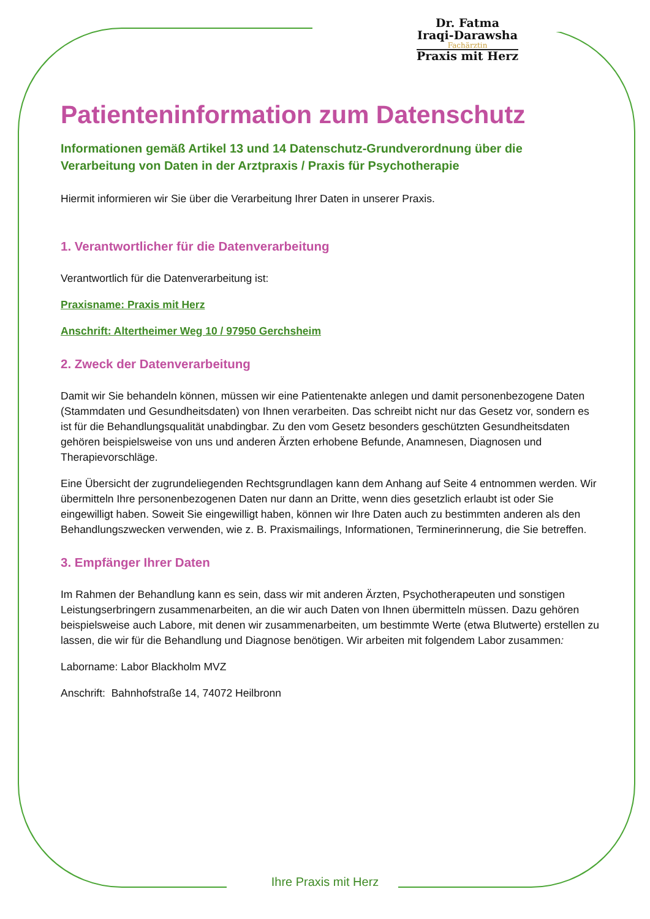Dr. Fatma
Iraqi-Darawsha
Fachärztin
Praxis mit Herz
Patienteninformation zum Datenschutz
Informationen gemäß Artikel 13 und 14 Datenschutz-Grundverordnung über die Verarbeitung von Daten in der Arztpraxis / Praxis für Psychotherapie
Hiermit informieren wir Sie über die Verarbeitung Ihrer Daten in unserer Praxis.
1. Verantwortlicher für die Datenverarbeitung
Verantwortlich für die Datenverarbeitung ist:
Praxisname: Praxis mit Herz
Anschrift: Altertheimer Weg 10 / 97950 Gerchsheim
2. Zweck der Datenverarbeitung
Damit wir Sie behandeln können, müssen wir eine Patientenakte anlegen und damit personenbezogene Daten (Stammdaten und Gesundheitsdaten) von Ihnen verarbeiten. Das schreibt nicht nur das Gesetz vor, sondern es ist für die Behandlungsqualität unabdingbar. Zu den vom Gesetz besonders geschützten Gesundheitsdaten gehören beispielsweise von uns und anderen Ärzten erhobene Befunde, Anamnesen, Diagnosen und Therapievorschläge.
Eine Übersicht der zugrundeliegenden Rechtsgrundlagen kann dem Anhang auf Seite 4 entnommen werden. Wir übermitteln Ihre personenbezogenen Daten nur dann an Dritte, wenn dies gesetzlich erlaubt ist oder Sie eingewilligt haben. Soweit Sie eingewilligt haben, können wir Ihre Daten auch zu bestimmten anderen als den Behandlungszwecken verwenden, wie z. B. Praxismailings, Informationen, Terminerinnerung, die Sie betreffen.
3. Empfänger Ihrer Daten
Im Rahmen der Behandlung kann es sein, dass wir mit anderen Ärzten, Psychotherapeuten und sonstigen Leistungserbringern zusammenarbeiten, an die wir auch Daten von Ihnen übermitteln müssen. Dazu gehören beispielsweise auch Labore, mit denen wir zusammenarbeiten, um bestimmte Werte (etwa Blutwerte) erstellen zu lassen, die wir für die Behandlung und Diagnose benötigen. Wir arbeiten mit folgendem Labor zusammen:
Laborname: Labor Blackholm MVZ
Anschrift: Bahnhofstraße 14, 74072 Heilbronn
Ihre Praxis mit Herz